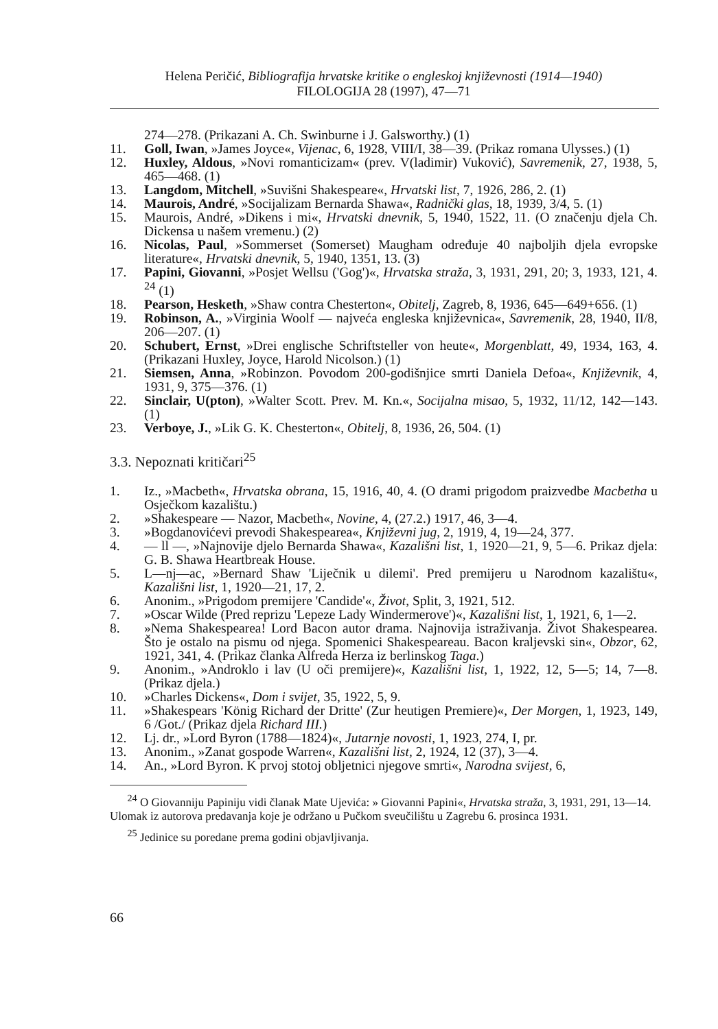Helena Peričić, Bibliografija hrvatske kritike o engleskoj književnosti (1914—1940)
FILOLOGIJA 28 (1997), 47—71
274—278. (Prikazani A. Ch. Swinburne i J. Galsworthy.) (1)
11. Goll, Iwan, »James Joyce«, Vijenac, 6, 1928, VIII/I, 38—39. (Prikaz romana Ulysses.) (1)
12. Huxley, Aldous, »Novi romanticizam« (prev. V(ladimir) Vuković), Savremenik, 27, 1938, 5, 465—468. (1)
13. Langdom, Mitchell, »Suvišni Shakespeare«, Hrvatski list, 7, 1926, 286, 2. (1)
14. Maurois, André, »Socijalizam Bernarda Shawa«, Radnički glas, 18, 1939, 3/4, 5. (1)
15. Maurois, André, »Dikens i mi«, Hrvatski dnevnik, 5, 1940, 1522, 11. (O značenju djela Ch. Dickensa u našem vremenu.) (2)
16. Nicolas, Paul, »Sommerset (Somerset) Maugham određuje 40 najboljih djela evropske literature«, Hrvatski dnevnik, 5, 1940, 1351, 13. (3)
17. Papini, Giovanni, »Posjet Wellsu ('Gog')«, Hrvatska straža, 3, 1931, 291, 20; 3, 1933, 121, 4. <sup>24</sup> (1)
18. Pearson, Hesketh, »Shaw contra Chesterton«, Obitelj, Zagreb, 8, 1936, 645—649+656. (1)
19. Robinson, A., »Virginia Woolf — najveća engleska književnica«, Savremenik, 28, 1940, II/8, 206—207. (1)
20. Schubert, Ernst, »Drei englische Schriftsteller von heute«, Morgenblatt, 49, 1934, 163, 4. (Prikazani Huxley, Joyce, Harold Nicolson.) (1)
21. Siemsen, Anna, »Robinzon. Povodom 200-godišnjice smrti Daniela Defoa«, Književnik, 4, 1931, 9, 375—376. (1)
22. Sinclair, U(pton), »Walter Scott. Prev. M. Kn.«, Socijalna misao, 5, 1932, 11/12, 142—143. (1)
23. Verboye, J., »Lik G. K. Chesterton«, Obitelj, 8, 1936, 26, 504. (1)
3.3. Nepoznati kritičari<sup>25</sup>
1. Iz., »Macbeth«, Hrvatska obrana, 15, 1916, 40, 4. (O drami prigodom praizvedbe Macbetha u Osječkom kazalištu.)
2. »Shakespeare — Nazor, Macbeth«, Novine, 4, (27.2.) 1917, 46, 3—4.
3. »Bogdanovićevi prevodi Shakespearea«, Književni jug, 2, 1919, 4, 19—24, 377.
4. — ll —, »Najnovije djelo Bernarda Shawa«, Kazališni list, 1, 1920—21, 9, 5—6. Prikaz djela: G. B. Shawa Heartbreak House.
5. L—nj—ac, »Bernard Shaw 'Liječnik u dilemi'. Pred premijeru u Narodnom kazalištu«, Kazališni list, 1, 1920—21, 17, 2.
6. Anonim., »Prigodom premijere 'Candide'«, Život, Split, 3, 1921, 512.
7. »Oscar Wilde (Pred reprizu 'Lepeze Lady Windermerove')«, Kazališni list, 1, 1921, 6, 1—2.
8. »Nema Shakespearea! Lord Bacon autor drama. Najnovija istraživanja. Život Shakespearea. Što je ostalo na pismu od njega. Spomenici Shakespeareau. Bacon kraljevski sin«, Obzor, 62, 1921, 341, 4. (Prikaz članka Alfreda Herza iz berlinskog Taga.)
9. Anonim., »Androklo i lav (U oči premijere)«, Kazališni list, 1, 1922, 12, 5—5; 14, 7—8. (Prikaz djela.)
10. »Charles Dickens«, Dom i svijet, 35, 1922, 5, 9.
11. »Shakespears 'König Richard der Dritte' (Zur heutigen Premiere)«, Der Morgen, 1, 1923, 149, 6 /Got./ (Prikaz djela Richard III.)
12. Lj. dr., »Lord Byron (1788—1824)«, Jutarnje novosti, 1, 1923, 274, I, pr.
13. Anonim., »Zanat gospode Warren«, Kazališni list, 2, 1924, 12 (37), 3—4.
14. An., »Lord Byron. K prvoj stotoj obljetnici njegove smrti«, Narodna svijest, 6,
<sup>24</sup> O Giovanniju Papiniju vidi članak Mate Ujevića: » Giovanni Papini«, Hrvatska straža, 3, 1931, 291, 13—14. Ulomak iz autorova predavanja koje je održano u Pučkom sveučilištu u Zagrebu 6. prosinca 1931.
<sup>25</sup> Jedinice su poredane prema godini objavljivanja.
66